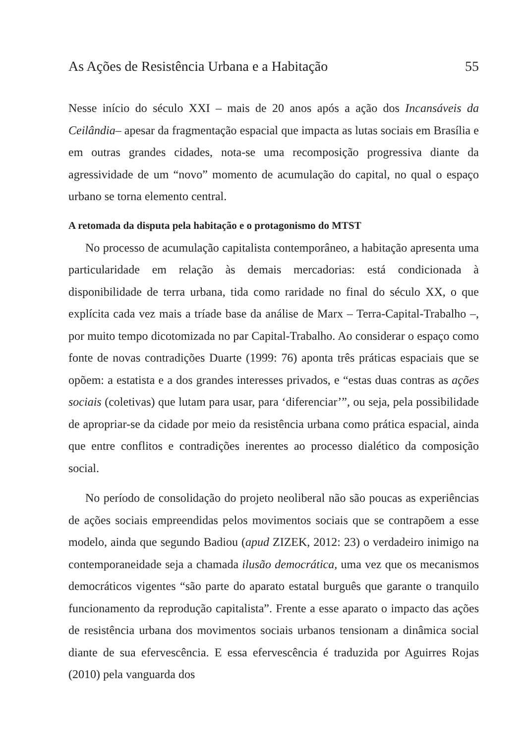As Ações de Resistência Urbana e a Habitação 55
Nesse início do século XXI – mais de 20 anos após a ação dos Incansáveis da Ceilândia– apesar da fragmentação espacial que impacta as lutas sociais em Brasília e em outras grandes cidades, nota-se uma recomposição progressiva diante da agressividade de um “novo” momento de acumulação do capital, no qual o espaço urbano se torna elemento central.
A retomada da disputa pela habitação e o protagonismo do MTST
No processo de acumulação capitalista contemporâneo, a habitação apresenta uma particularidade em relação às demais mercadorias: está condicionada à disponibilidade de terra urbana, tida como raridade no final do século XX, o que explícita cada vez mais a tríade base da análise de Marx – Terra-Capital-Trabalho –, por muito tempo dicotomizada no par Capital-Trabalho. Ao considerar o espaço como fonte de novas contradições Duarte (1999: 76) aponta três práticas espaciais que se opõem: a estatista e a dos grandes interesses privados, e “estas duas contras as ações sociais (coletivas) que lutam para usar, para ‘diferenciar’”, ou seja, pela possibilidade de apropriar-se da cidade por meio da resistência urbana como prática espacial, ainda que entre conflitos e contradições inerentes ao processo dialético da composição social.
No período de consolidação do projeto neoliberal não são poucas as experiências de ações sociais empreendidas pelos movimentos sociais que se contrapõem a esse modelo, ainda que segundo Badiou (apud ZIZEK, 2012: 23) o verdadeiro inimigo na contemporaneidade seja a chamada ilusão democrática, uma vez que os mecanismos democráticos vigentes “são parte do aparato estatal burguês que garante o tranquilo funcionamento da reprodução capitalista”. Frente a esse aparato o impacto das ações de resistência urbana dos movimentos sociais urbanos tensionam a dinâmica social diante de sua efervescência. E essa efervescência é traduzida por Aguirres Rojas (2010) pela vanguarda dos